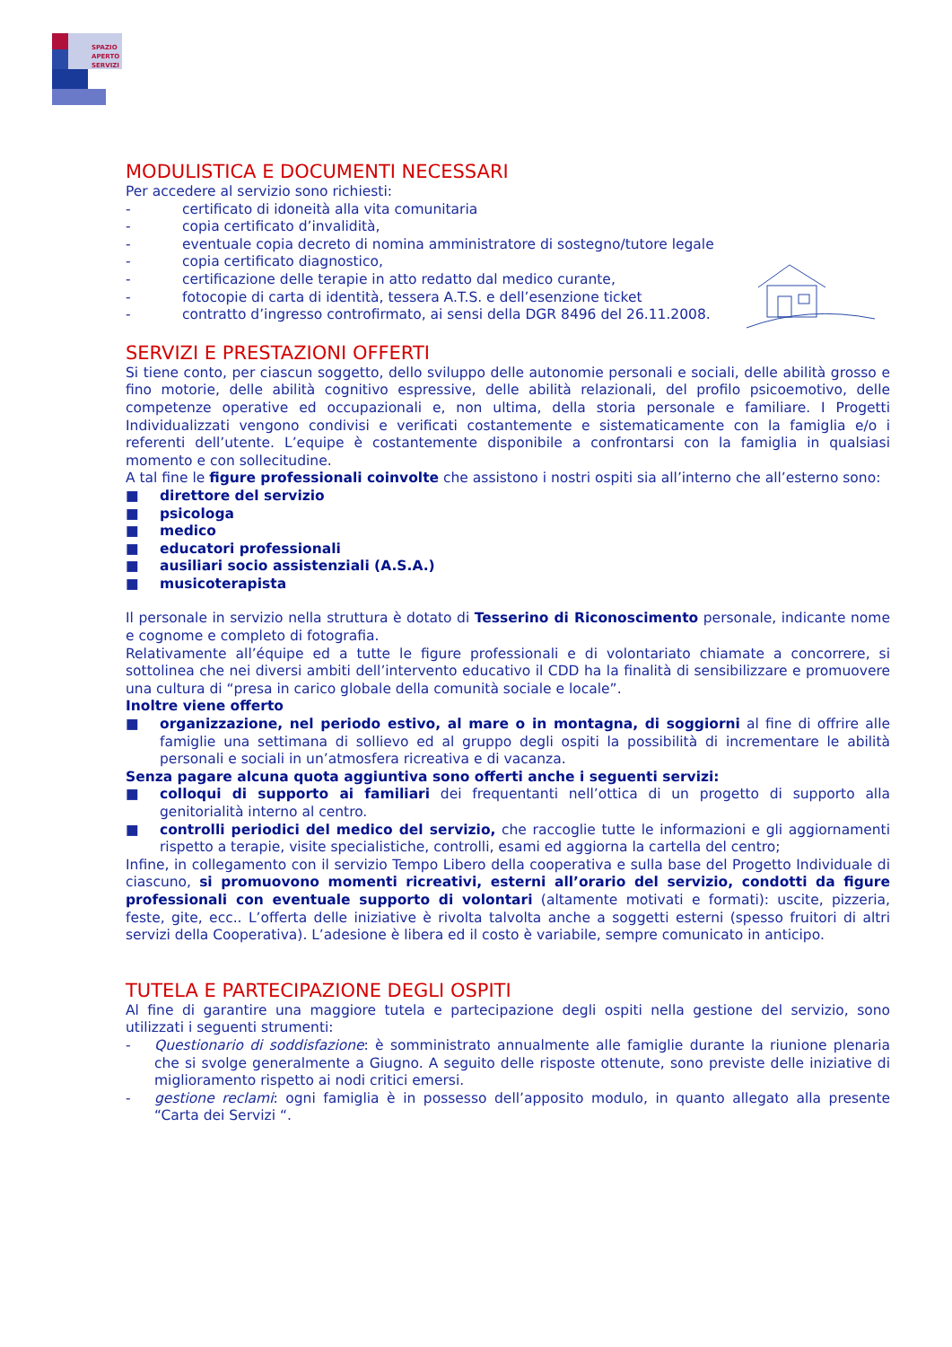SPAZIO
APERTO
SERVIZI
MODULISTICA E DOCUMENTI NECESSARI
Per accedere al servizio sono richiesti:
- certificato di idoneità alla vita comunitaria
- copia certificato d’invalidità,
- eventuale copia decreto di nomina amministratore di sostegno/tutore legale
- copia certificato diagnostico,
- certificazione delle terapie in atto redatto dal medico curante,
- fotocopie di carta di identità, tessera A.T.S. e dell’esenzione ticket
- contratto d’ingresso controfirmato, ai sensi della DGR 8496 del 26.11.2008.
SERVIZI E PRESTAZIONI OFFERTI
Si tiene conto, per ciascun soggetto, dello sviluppo delle autonomie personali e sociali, delle abilità grosso e fino motorie, delle abilità cognitivo espressive, delle abilità relazionali, del profilo psicoemotivo, delle competenze operative ed occupazionali e, non ultima, della storia personale e familiare. I Progetti Individualizzati vengono condivisi e verificati costantemente e sistematicamente con la famiglia e/o i referenti dell’utente. L’equipe è costantemente disponibile a confrontarsi con la famiglia in qualsiasi momento e con sollecitudine.
A tal fine le figure professionali coinvolte che assistono i nostri ospiti sia all’interno che all’esterno sono:
■ direttore del servizio
■ psicologa
■ medico
■ educatori professionali
■ ausiliari socio assistenziali (A.S.A.)
■ musicoterapista
Il personale in servizio nella struttura è dotato di Tesserino di Riconoscimento personale, indicante nome e cognome e completo di fotografia.
Relativamente all’équipe ed a tutte le figure professionali e di volontariato chiamate a concorrere, si sottolinea che nei diversi ambiti dell’intervento educativo il CDD ha la finalità di sensibilizzare e promuovere una cultura di “presa in carico globale della comunità sociale e locale”.
Inoltre viene offerto
■ organizzazione, nel periodo estivo, al mare o in montagna, di soggiorni al fine di offrire alle famiglie una settimana di sollievo ed al gruppo degli ospiti la possibilità di incrementare le abilità personali e sociali in un’atmosfera ricreativa e di vacanza.
Senza pagare alcuna quota aggiuntiva sono offerti anche i seguenti servizi:
■ colloqui di supporto ai familiari dei frequentanti nell’ottica di un progetto di supporto alla genitorialità interno al centro.
■ controlli periodici del medico del servizio, che raccoglie tutte le informazioni e gli aggiornamenti rispetto a terapie, visite specialistiche, controlli, esami ed aggiorna la cartella del centro;
Infine, in collegamento con il servizio Tempo Libero della cooperativa e sulla base del Progetto Individuale di ciascuno, si promuovono momenti ricreativi, esterni all’orario del servizio, condotti da figure professionali con eventuale supporto di volontari (altamente motivati e formati): uscite, pizzeria, feste, gite, ecc.. L’offerta delle iniziative è rivolta talvolta anche a soggetti esterni (spesso fruitori di altri servizi della Cooperativa). L’adesione è libera ed il costo è variabile, sempre comunicato in anticipo.
TUTELA E PARTECIPAZIONE DEGLI OSPITI
Al fine di garantire una maggiore tutela e partecipazione degli ospiti nella gestione del servizio, sono utilizzati i seguenti strumenti:
- Questionario di soddisfazione: è somministrato annualmente alle famiglie durante la riunione plenaria che si svolge generalmente a Giugno. A seguito delle risposte ottenute, sono previste delle iniziative di miglioramento rispetto ai nodi critici emersi.
- gestione reclami: ogni famiglia è in possesso dell’apposito modulo, in quanto allegato alla presente “Carta dei Servizi “.